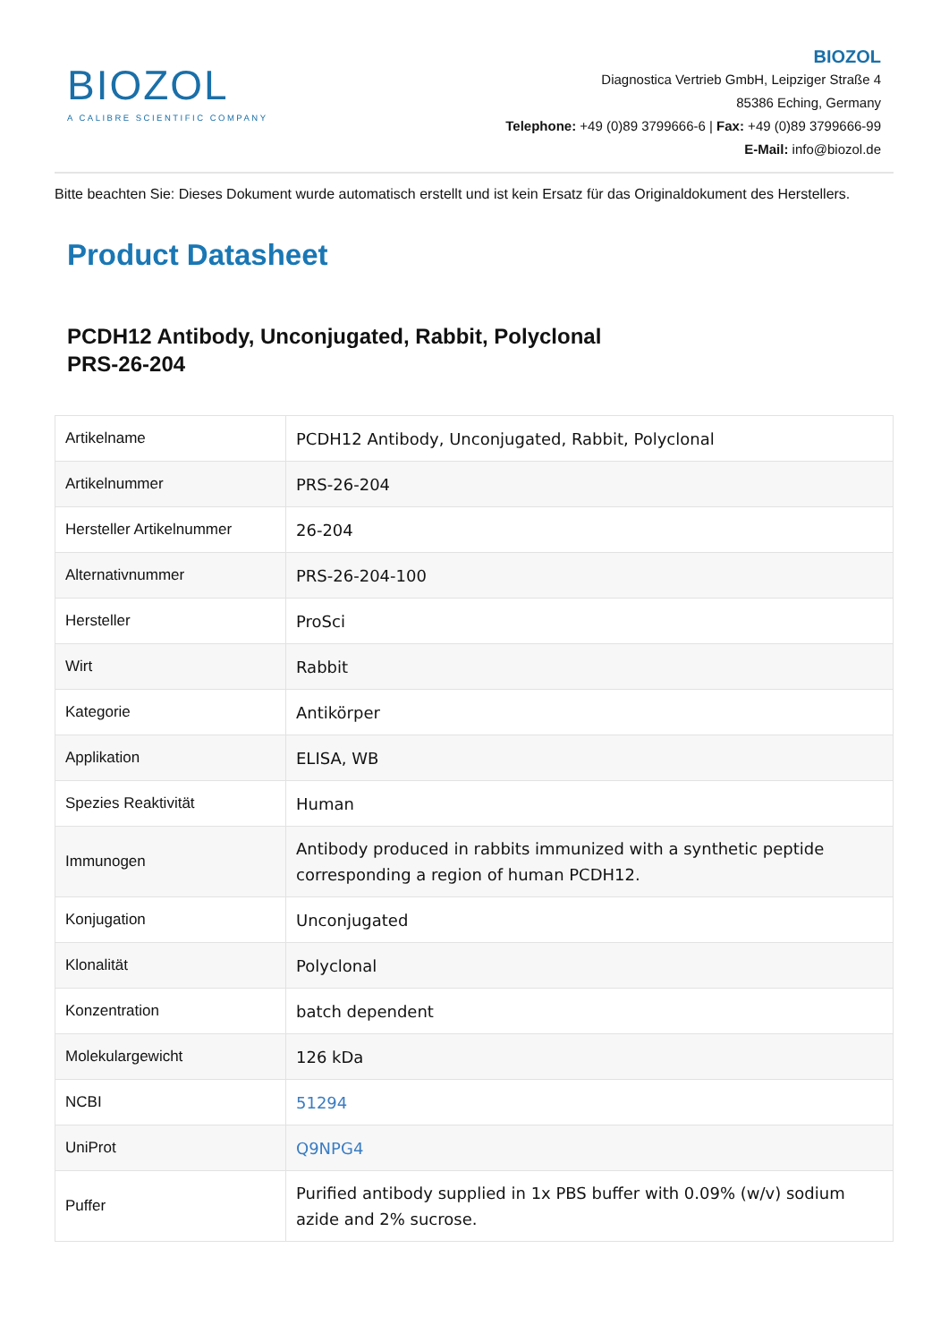BIOZOL
A CALIBRE SCIENTIFIC COMPANY
BIOZOL
Diagnostica Vertrieb GmbH, Leipziger Straße 4
85386 Eching, Germany
Telephone: +49 (0)89 3799666-6 | Fax: +49 (0)89 3799666-99
E-Mail: info@biozol.de
Bitte beachten Sie: Dieses Dokument wurde automatisch erstellt und ist kein Ersatz für das Originaldokument des Herstellers.
Product Datasheet
PCDH12 Antibody, Unconjugated, Rabbit, Polyclonal
PRS-26-204
| Artikelname | PCDH12 Antibody, Unconjugated, Rabbit, Polyclonal |
| Artikelnummer | PRS-26-204 |
| Hersteller Artikelnummer | 26-204 |
| Alternativnummer | PRS-26-204-100 |
| Hersteller | ProSci |
| Wirt | Rabbit |
| Kategorie | Antikörper |
| Applikation | ELISA, WB |
| Spezies Reaktivität | Human |
| Immunogen | Antibody produced in rabbits immunized with a synthetic peptide corresponding a region of human PCDH12. |
| Konjugation | Unconjugated |
| Klonalität | Polyclonal |
| Konzentration | batch dependent |
| Molekulargewicht | 126 kDa |
| NCBI | 51294 |
| UniProt | Q9NPG4 |
| Puffer | Purified antibody supplied in 1x PBS buffer with 0.09% (w/v) sodium azide and 2% sucrose. |